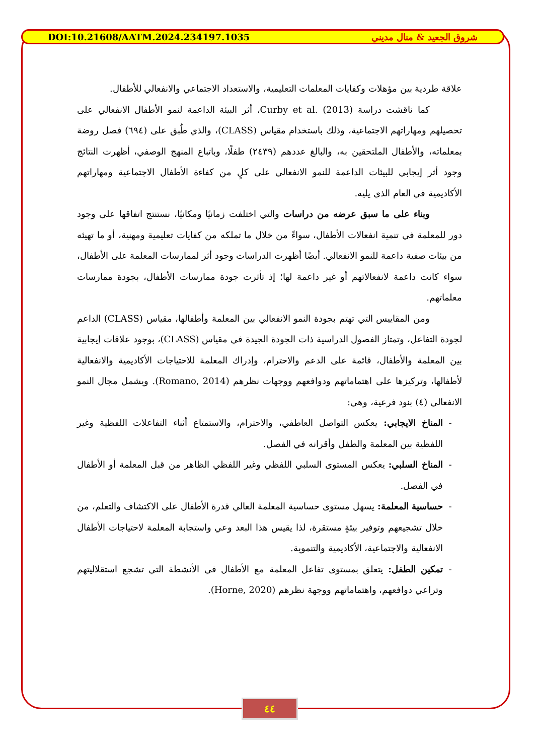DOI:10.21608/AATM.2024.234197.1035 شروق الجعيد & منال مديني
علاقة طردية بين مؤهلات وكفايات المعلمات التعليمية، والاستعداد الاجتماعي والانفعالي للأطفال.
كما ناقشت دراسة Curby et al. (2013)، أثر البيئة الداعمة لنمو الأطفال الانفعالي على تحصيلهم ومهاراتهم الاجتماعية، وذلك باستخدام مقياس (CLASS)، والذي طُبق على (٦٩٤) فصل روضة بمعلماته، والأطفال الملتحقين به، والبالغ عددهم (٢٤٣٩) طفلًا، وباتباع المنهج الوصفي، أظهرت النتائج وجود أثر إيجابي للبيئات الداعمة للنمو الانفعالي على كلٍ من كفاءة الأطفال الاجتماعية ومهاراتهم الأكاديمية في العام الذي يليه.
وبناء على ما سبق عرضه من دراسات والتي اختلفت زمانيًا ومكانيًا، نستنتج اتفاقها على وجود دور للمعلمة في تنمية انفعالات الأطفال، سواءً من خلال ما تملكه من كفايات تعليمية ومهنية، أو ما تهيئه من بيئات صفية داعمة للنمو الانفعالي. أيضًا أظهرت الدراسات وجود أثر لممارسات المعلمة على الأطفال، سواء كانت داعمة لانفعالاتهم أو غير داعمة لها؛ إذ تأثرت جودة ممارسات الأطفال، بجودة ممارسات معلماتهم.
ومن المقاييس التي تهتم بجودة النمو الانفعالي بين المعلمة وأطفالها، مقياس (CLASS) الداعم لجودة التفاعل، وتمتاز الفصول الدراسية ذات الجودة الجيدة في مقياس (CLASS)، بوجود علاقات إيجابية بين المعلمة والأطفال، قائمة على الدعم والاحترام، وإدراك المعلمة للاحتياجات الأكاديمية والانفعالية لأطفالها، وتركيزها على اهتماماتهم ودوافعهم ووجهات نظرهم (Romano, 2014). ويشمل مجال النمو الانفعالي (٤) بنود فرعية، وهي:
المناخ الايجابي: يعكس التواصل العاطفي، والاحترام، والاستمتاع أثناء التفاعلات اللفظية وغير اللفظية بين المعلمة والطفل وأقرانه في الفصل.
المناخ السلبي: يعكس المستوى السلبي اللفظي وغير اللفظي الظاهر من قبل المعلمة أو الأطفال في الفصل.
حساسية المعلمة: يسهل مستوى حساسية المعلمة العالي قدرة الأطفال على الاكتشاف والتعلم، من خلال تشجيعهم وتوفير بيئةٍ مستقرة، لذا يقيس هذا البعد وعي واستجابة المعلمة لاحتياجات الأطفال الانفعالية والاجتماعية، الأكاديمية والتنموية.
تمكين الطفل: يتعلق بمستوى تفاعل المعلمة مع الأطفال في الأنشطة التي تشجع استقلاليتهم وتراعي دوافعهم، واهتماماتهم ووجهة نظرهم (Horne, 2020).
٤٤